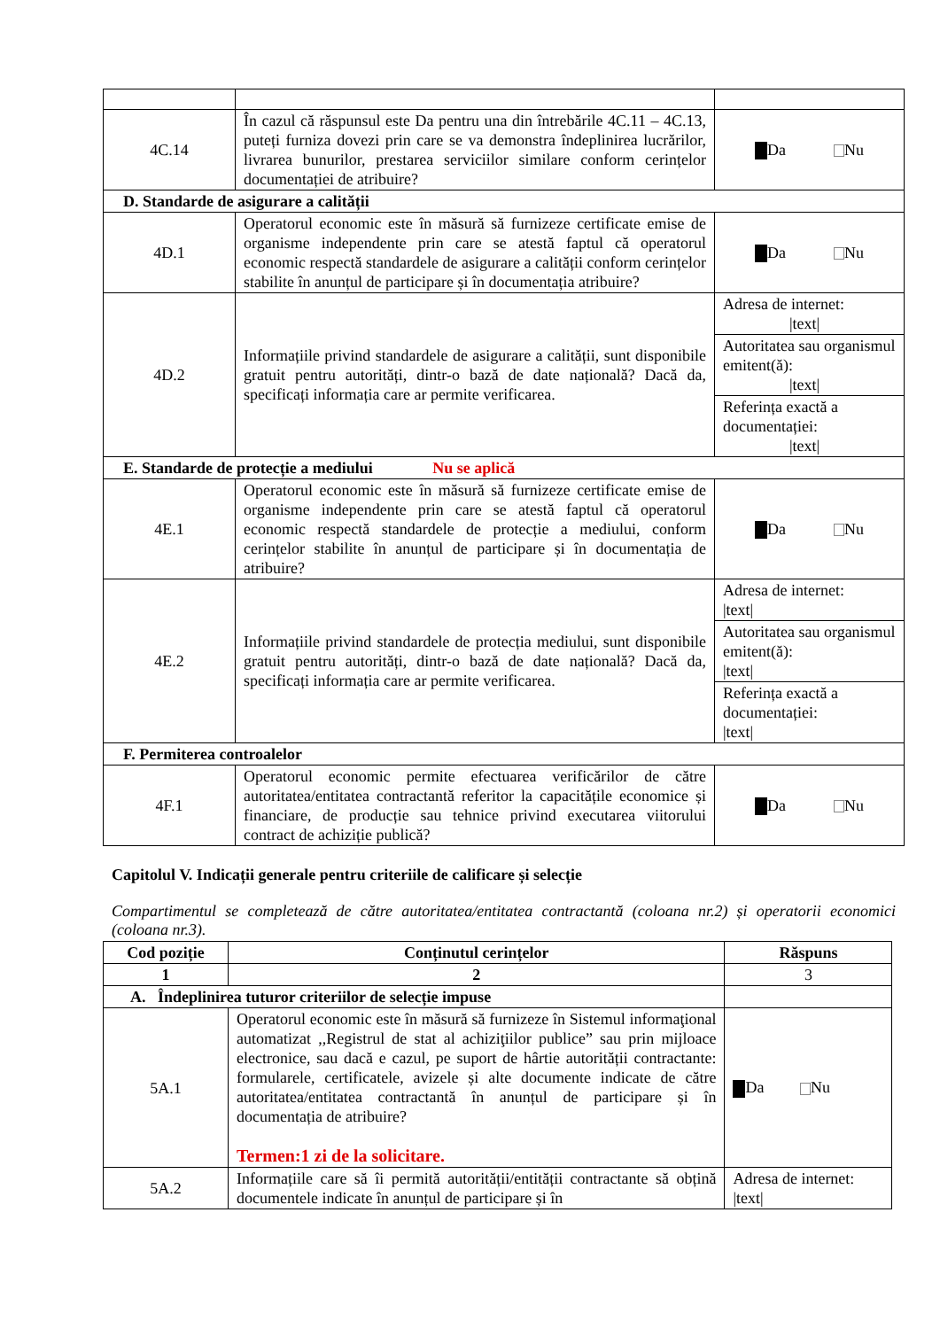| 4C.14 | În cazul că răspunsul este Da pentru una din întrebările 4C.11 – 4C.13, puteți furniza dovezi prin care se va demonstra îndeplinirea lucrărilor, livrarea bunurilor, prestarea serviciilor similare conform cerințelor documentației de atribuire? | Da Nu |
| D. Standarde de asigurare a calității | | |
| 4D.1 | Operatorul economic este în măsură să furnizeze certificate emise de organisme independente prin care se atestă faptul că operatorul economic respectă standardele de asigurare a calității conform cerințelor stabilite în anunțul de participare și în documentația atribuire? | Da Nu |
| 4D.2 | Informațiile privind standardele de asigurare a calității, sunt disponibile gratuit pentru autorități, dintr-o bază de date națională? Dacă da, specificați informația care ar permite verificarea. | Adresa de internet: /text/ |
| | | Autoritatea sau organismul emitent(ă): /text/ |
| | | Referința exactă a documentației: /text/ |
| E. Standarde de protecție a mediului Nu se aplică | | |
| 4E.1 | Operatorul economic este în măsură să furnizeze certificate emise de organisme independente prin care se atestă faptul că operatorul economic respectă standardele de protecție a mediului, conform cerințelor stabilite în anunțul de participare și în documentația de atribuire? | Da Nu |
| 4E.2 | Informațiile privind standardele de protecția mediului, sunt disponibile gratuit pentru autorități, dintr-o bază de date națională? Dacă da, specificați informația care ar permite verificarea. | Adresa de internet: /text/ |
| | | Autoritatea sau organismul emitent(ă): /text/ |
| | | Referința exactă a documentației: /text/ |
| F. Permiterea controalelor | | |
| 4F.1 | Operatorul economic permite efectuarea verificărilor de către autoritatea/entitatea contractantă referitor la capacitățile economice și financiare, de producție sau tehnice privind executarea viitorului contract de achiziție publică? | Da Nu |
Capitolul V. Indicații generale pentru criteriile de calificare și selecție
Compartimentul se completează de către autoritatea/entitatea contractantă (coloana nr.2) și operatorii economici (coloana nr.3).
| Cod poziție | Conținutul cerințelor | Răspuns |
| --- | --- | --- |
| 1 | 2 | 3 |
| A. Îndeplinirea tuturor criteriilor de selecție impuse | | |
| 5A.1 | Operatorul economic este în măsură să furnizeze în Sistemul informaţional automatizat ,,Registrul de stat al achiziţiilor publice” sau prin mijloace electronice, sau dacă e cazul, pe suport de hârtie autorității contractante: formularele, certificatele, avizele și alte documente indicate de către autoritatea/entitatea contractantă în anunțul de participare și în documentația de atribuire? Termen:1 zi de la solicitare. | Da Nu |
| 5A.2 | Informațiile care să îi permită autorității/entității contractante să obțină documentele indicate în anunțul de participare și în | Adresa de internet: /text/ |